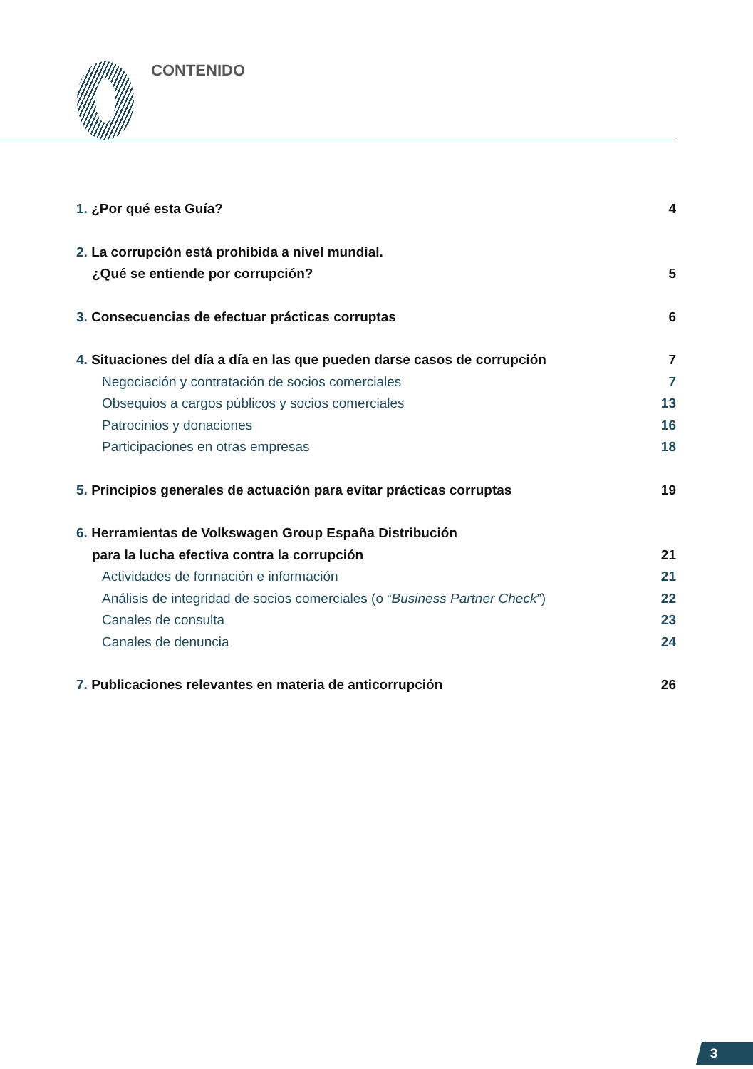CONTENIDO
1. ¿Por qué esta Guía? 4
2. La corrupción está prohibida a nivel mundial.
¿Qué se entiende por corrupción? 5
3. Consecuencias de efectuar prácticas corruptas 6
4. Situaciones del día a día en las que pueden darse casos de corrupción 7
Negociación y contratación de socios comerciales 7
Obsequios a cargos públicos y socios comerciales 13
Patrocinios y donaciones 16
Participaciones en otras empresas 18
5. Principios generales de actuación para evitar prácticas corruptas 19
6. Herramientas de Volkswagen Group España Distribución
para la lucha efectiva contra la corrupción 21
Actividades de formación e información 21
Análisis de integridad de socios comerciales (o “Business Partner Check”) 22
Canales de consulta 23
Canales de denuncia 24
7. Publicaciones relevantes en materia de anticorrupción 26
3